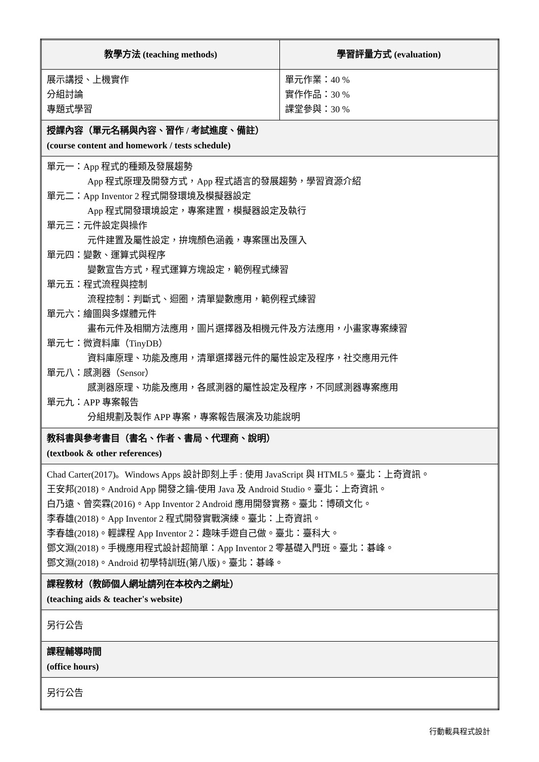| 教學方法 (teaching methods) | 學習評量方式 (evaluation) |
| --- | --- |
| 展示講授、上機實作 分組討論 專題式學習 | 單元作業：40 % 實作作品：30 % 課堂參與：30 % |
| 授課內容（單元名稱與內容、習作 / 考試進度、備註） (course content and homework / tests schedule) | |
| 單元一：App 程式的種類及發展趨勢 App 程式原理及開發方式，App 程式語言的發展趨勢，學習資源介紹 單元二：App Inventor 2 程式開發環境及模擬器設定 App 程式開發環境設定，專案建置，模擬器設定及執行 單元三：元件設定與操作 元件建置及屬性設定，拚塊顏色涵義，專案匯出及匯入 單元四：變數、運算式與程序 變數宣告方式，程式運算方塊設定，範例程式練習 單元五：程式流程與控制 流程控制：判斷式、迴圈，清單變數應用，範例程式練習 單元六：繪圖與多媒體元件 畫布元件及相關方法應用，圖片選擇器及相機元件及方法應用，小畫家專案練習 單元七：微資料庫（TinyDB） 資料庫原理、功能及應用，清單選擇器元件的屬性設定及程序，社交應用元件 單元八：感測器（Sensor） 感測器原理、功能及應用，各感測器的屬性設定及程序，不同感測器專案應用 單元九：APP 專案報告 分組規劃及製作 APP 專案，專案報告展演及功能說明 | |
| 教科書與參考書目（書名、作者、書局、代理商、說明） (textbook & other references) | |
| Chad Carter(2017)。Windows Apps 設計即刻上手 : 使用 JavaScript 與 HTML5。臺北：上奇資訊。 王安邦(2018)。Android App 開發之鑰-使用 Java 及 Android Studio。臺北：上奇資訊。 白乃遠、曾奕霖(2016)。App Inventor 2 Android 應用開發實務。臺北：博碩文化。 李春雄(2018)。App Inventor 2 程式開發實戰演練。臺北：上奇資訊。 李春雄(2018)。輕課程 App Inventor 2：趣味手遊自己做。臺北：臺科大。 鄧文淵(2018)。手機應用程式設計超簡單：App Inventor 2 零基礎入門班。臺北：碁峰。 鄧文淵(2018)。Android 初學特訓班(第八版)。臺北：碁峰。 | |
| 課程教材（教師個人網址請列在本校內之網址） (teaching aids & teacher's website) | |
| 另行公告 | |
| 課程輔導時間 (office hours) | |
| 另行公告 | |
行動載具程式設計